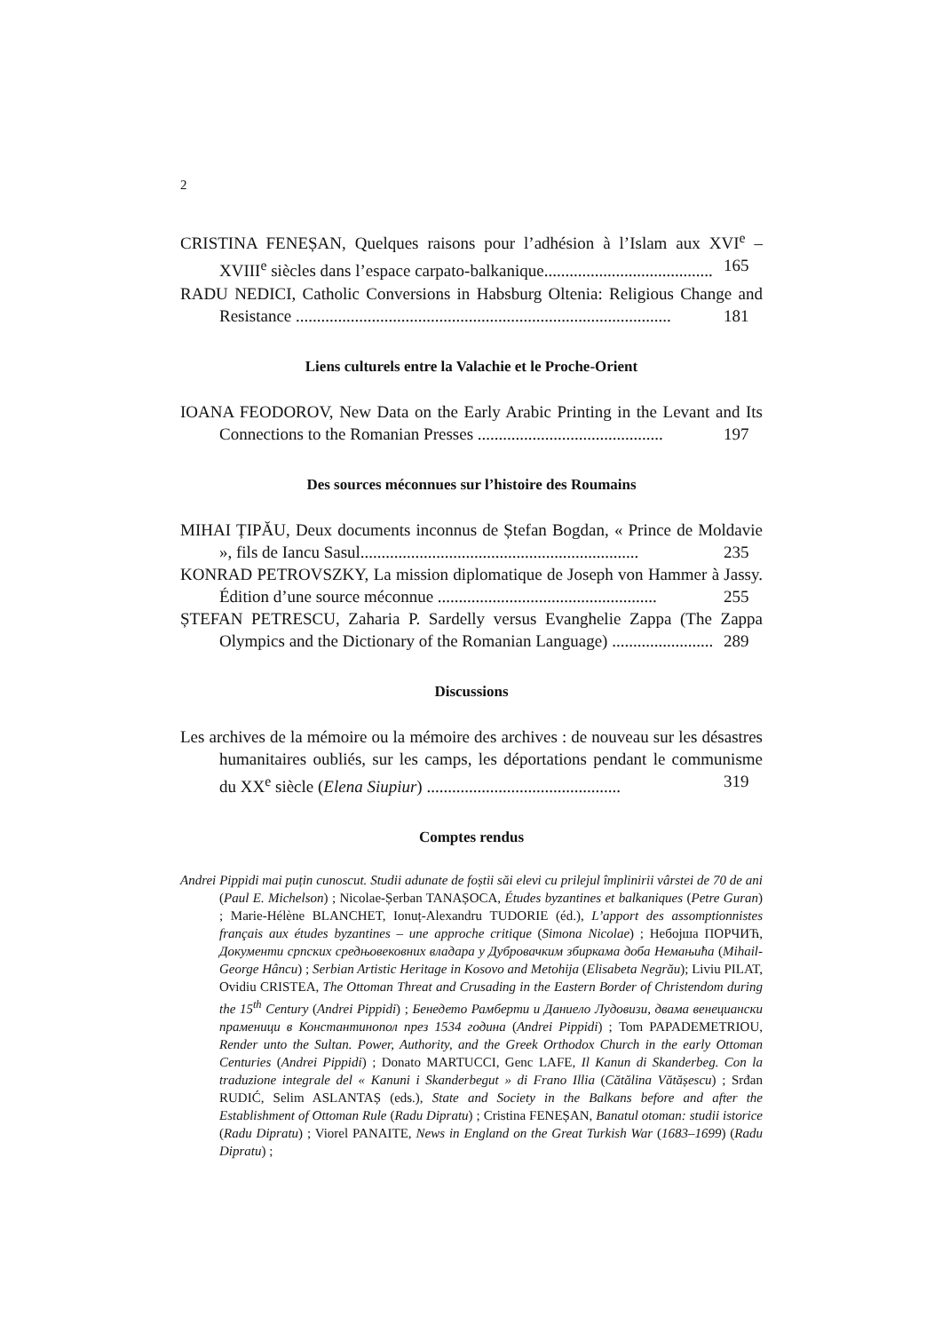2
CRISTINA FENEȘAN, Quelques raisons pour l’adhésion à l’Islam aux XVI<sup>e</sup> – XVIII<sup>e</sup> siècles dans l’espace carpato-balkanique........................................ 165
RADU NEDICI, Catholic Conversions in Habsburg Oltenia: Religious Change and Resistance ......................................................................................... 181
Liens culturels entre la Valachie et le Proche-Orient
IOANA FEODOROV, New Data on the Early Arabic Printing in the Levant and Its Connections to the Romanian Presses ............................................ 197
Des sources méconnues sur l’histoire des Roumains
MIHAI ȚIPĂU, Deux documents inconnus de Ștefan Bogdan, « Prince de Moldavie », fils de Iancu Sasul.................................................................. 235
KONRAD PETROVSZKY, La mission diplomatique de Joseph von Hammer à Jassy. Édition d’une source méconnue .................................................... 255
ȘTEFAN PETRESCU, Zaharia P. Sardelly versus Evanghelie Zappa (The Zappa Olympics and the Dictionary of the Romanian Language) ........................ 289
Discussions
Les archives de la mémoire ou la mémoire des archives : de nouveau sur les désastres humanitaires oubliés, sur les camps, les déportations pendant le communisme du XX<sup>e</sup> siècle (Elena Siupiur) .............................................. 319
Comptes rendus
Andrei Pippidi mai puțin cunoscut. Studii adunate de foștii săi elevi cu prilejul împlinirii vârstei de 70 de ani (Paul E. Michelson) ; Nicolae-Șerban TANAȘOCA, Études byzantines et balkaniques (Petre Guran) ; Marie-Hélène BLANCHET, Ionuț-Alexandru TUDORIE (éd.), L’apport des assomptionnistes français aux études byzantines – une approche critique (Simona Nicolae) ; Небојша ПОРЧИЋ, Документи српских средњовековних владара у Дубровачким збиркама доба Немањића (Mihail-George Hâncu) ; Serbian Artistic Heritage in Kosovo and Metohija (Elisabeta Negrău); Liviu PILAT, Ovidiu CRISTEA, The Ottoman Threat and Crusading in the Eastern Border of Christendom during the 15<sup>th</sup> Century (Andrei Pippidi) ; Бенедето Рамберти и Даниело Лудовизи, двама венециански праменици в Константинопол през 1534 година (Andrei Pippidi) ; Tom PAPADEMETRIOU, Render unto the Sultan. Power, Authority, and the Greek Orthodox Church in the early Ottoman Centuries (Andrei Pippidi) ; Donato MARTUCCI, Genc LAFE, Il Kanun di Skanderbeg. Con la traduzione integrale del « Kanuni i Skanderbegut » di Frano Illia (Cătălina Vătășescu) ; Srđan RUDIĆ, Selim ASLANTAȘ (eds.), State and Society in the Balkans before and after the Establishment of Ottoman Rule (Radu Dipratu) ; Cristina FENEȘAN, Banatul otoman: studii istorice (Radu Dipratu) ; Viorel PANAITE, News in England on the Great Turkish War (1683–1699) (Radu Dipratu) ;